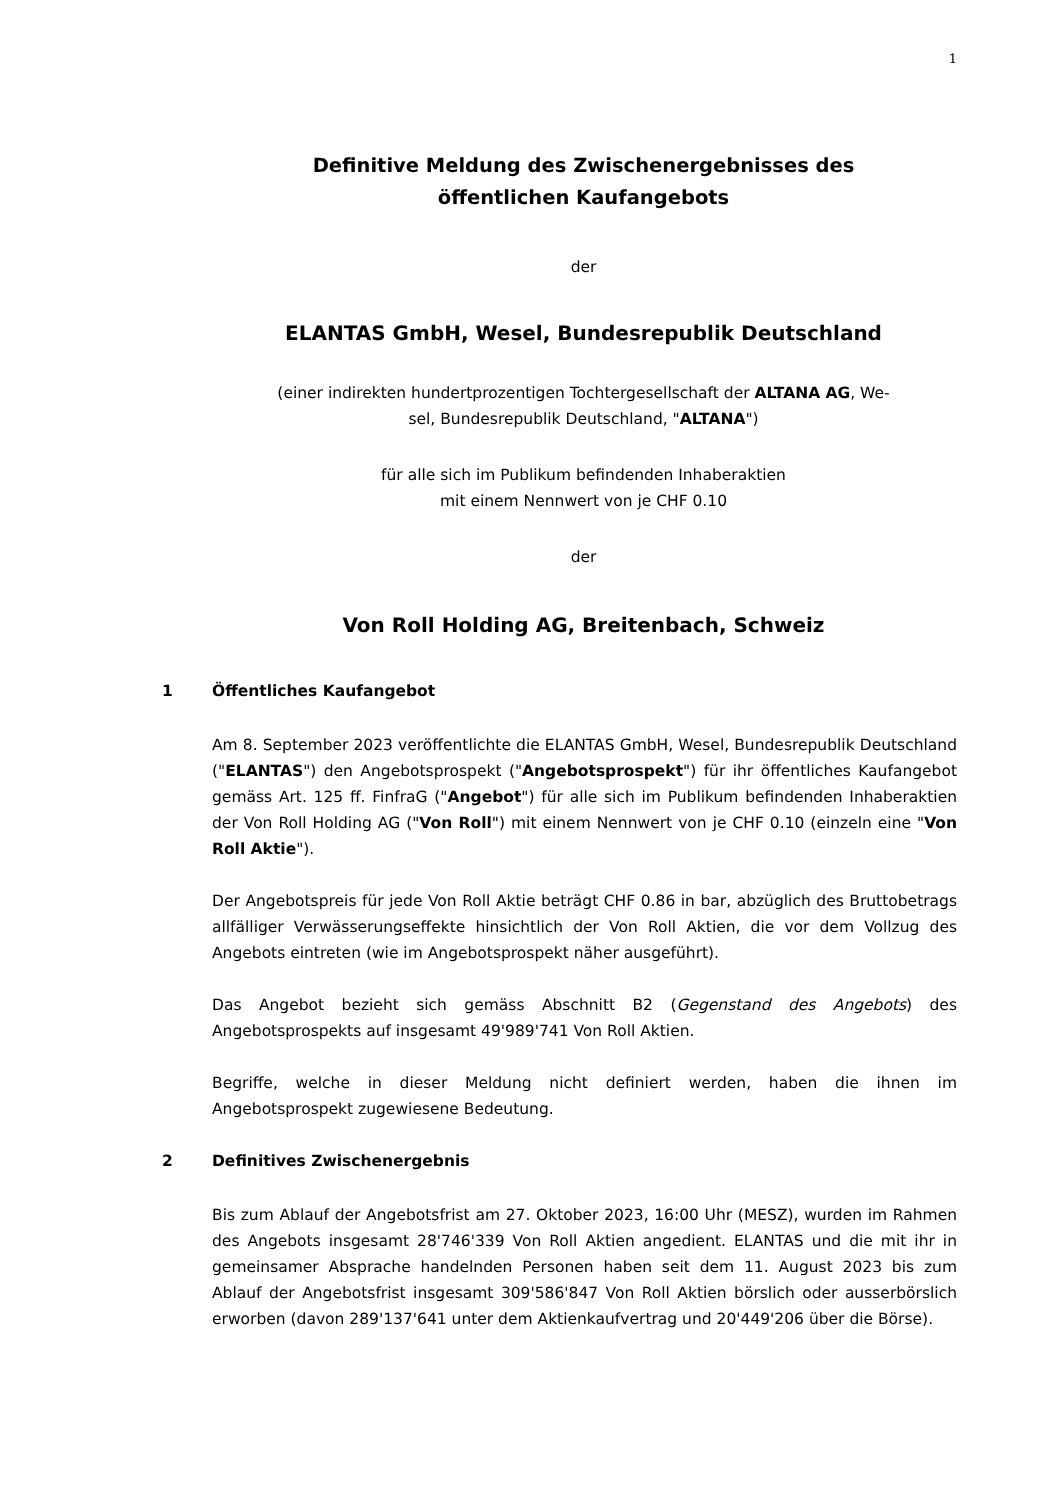1
Definitive Meldung des Zwischenergebnisses des
öffentlichen Kaufangebots
der
ELANTAS GmbH, Wesel, Bundesrepublik Deutschland
(einer indirekten hundertprozentigen Tochtergesellschaft der ALTANA AG, We-
sel, Bundesrepublik Deutschland, "ALTANA")
für alle sich im Publikum befindenden Inhaberaktien
mit einem Nennwert von je CHF 0.10
der
Von Roll Holding AG, Breitenbach, Schweiz
1 Öffentliches Kaufangebot
Am 8. September 2023 veröffentlichte die ELANTAS GmbH, Wesel, Bundesrepublik Deutschland ("ELANTAS") den Angebotsprospekt ("Angebotsprospekt") für ihr öffentliches Kaufangebot gemäss Art. 125 ff. FinfraG ("Angebot") für alle sich im Publikum befindenden Inhaberaktien der Von Roll Holding AG ("Von Roll") mit einem Nennwert von je CHF 0.10 (einzeln eine "Von Roll Aktie").
Der Angebotspreis für jede Von Roll Aktie beträgt CHF 0.86 in bar, abzüglich des Bruttobetrags allfälliger Verwässerungseffekte hinsichtlich der Von Roll Aktien, die vor dem Vollzug des Angebots eintreten (wie im Angebotsprospekt näher ausgeführt).
Das Angebot bezieht sich gemäss Abschnitt B2 (Gegenstand des Angebots) des Angebotsprospekts auf insgesamt 49'989'741 Von Roll Aktien.
Begriffe, welche in dieser Meldung nicht definiert werden, haben die ihnen im Angebotsprospekt zugewiesene Bedeutung.
2 Definitives Zwischenergebnis
Bis zum Ablauf der Angebotsfrist am 27. Oktober 2023, 16:00 Uhr (MESZ), wurden im Rahmen des Angebots insgesamt 28'746'339 Von Roll Aktien angedient. ELANTAS und die mit ihr in gemeinsamer Absprache handelnden Personen haben seit dem 11. August 2023 bis zum Ablauf der Angebotsfrist insgesamt 309'586'847 Von Roll Aktien börslich oder ausserbörslich erworben (davon 289'137'641 unter dem Aktienkaufvertrag und 20'449'206 über die Börse).